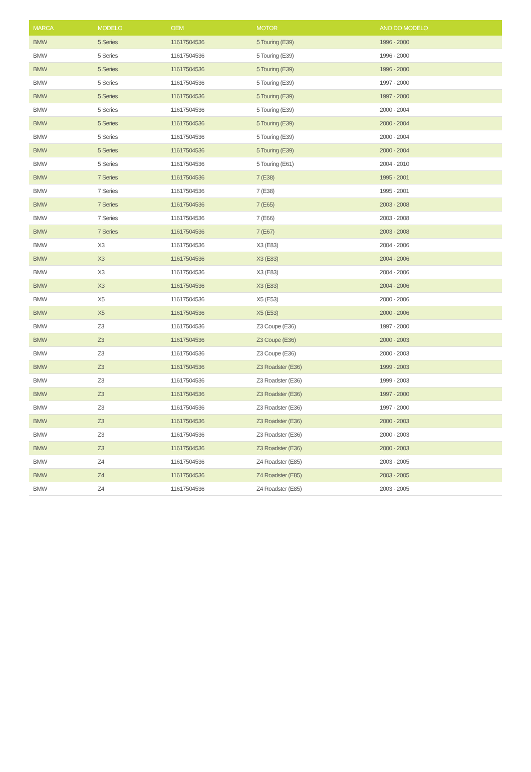| MARCA | MODELO | OEM | MOTOR | ANO DO MODELO |
| --- | --- | --- | --- | --- |
| BMW | 5 Series | 11617504536 | 5 Touring (E39) | 1996 - 2000 |
| BMW | 5 Series | 11617504536 | 5 Touring (E39) | 1996 - 2000 |
| BMW | 5 Series | 11617504536 | 5 Touring (E39) | 1996 - 2000 |
| BMW | 5 Series | 11617504536 | 5 Touring (E39) | 1997 - 2000 |
| BMW | 5 Series | 11617504536 | 5 Touring (E39) | 1997 - 2000 |
| BMW | 5 Series | 11617504536 | 5 Touring (E39) | 2000 - 2004 |
| BMW | 5 Series | 11617504536 | 5 Touring (E39) | 2000 - 2004 |
| BMW | 5 Series | 11617504536 | 5 Touring (E39) | 2000 - 2004 |
| BMW | 5 Series | 11617504536 | 5 Touring (E39) | 2000 - 2004 |
| BMW | 5 Series | 11617504536 | 5 Touring (E61) | 2004 - 2010 |
| BMW | 7 Series | 11617504536 | 7 (E38) | 1995 - 2001 |
| BMW | 7 Series | 11617504536 | 7 (E38) | 1995 - 2001 |
| BMW | 7 Series | 11617504536 | 7 (E65) | 2003 - 2008 |
| BMW | 7 Series | 11617504536 | 7 (E66) | 2003 - 2008 |
| BMW | 7 Series | 11617504536 | 7 (E67) | 2003 - 2008 |
| BMW | X3 | 11617504536 | X3 (E83) | 2004 - 2006 |
| BMW | X3 | 11617504536 | X3 (E83) | 2004 - 2006 |
| BMW | X3 | 11617504536 | X3 (E83) | 2004 - 2006 |
| BMW | X3 | 11617504536 | X3 (E83) | 2004 - 2006 |
| BMW | X5 | 11617504536 | X5 (E53) | 2000 - 2006 |
| BMW | X5 | 11617504536 | X5 (E53) | 2000 - 2006 |
| BMW | Z3 | 11617504536 | Z3 Coupe (E36) | 1997 - 2000 |
| BMW | Z3 | 11617504536 | Z3 Coupe (E36) | 2000 - 2003 |
| BMW | Z3 | 11617504536 | Z3 Coupe (E36) | 2000 - 2003 |
| BMW | Z3 | 11617504536 | Z3 Roadster (E36) | 1999 - 2003 |
| BMW | Z3 | 11617504536 | Z3 Roadster (E36) | 1999 - 2003 |
| BMW | Z3 | 11617504536 | Z3 Roadster (E36) | 1997 - 2000 |
| BMW | Z3 | 11617504536 | Z3 Roadster (E36) | 1997 - 2000 |
| BMW | Z3 | 11617504536 | Z3 Roadster (E36) | 2000 - 2003 |
| BMW | Z3 | 11617504536 | Z3 Roadster (E36) | 2000 - 2003 |
| BMW | Z3 | 11617504536 | Z3 Roadster (E36) | 2000 - 2003 |
| BMW | Z4 | 11617504536 | Z4 Roadster (E85) | 2003 - 2005 |
| BMW | Z4 | 11617504536 | Z4 Roadster (E85) | 2003 - 2005 |
| BMW | Z4 | 11617504536 | Z4 Roadster (E85) | 2003 - 2005 |